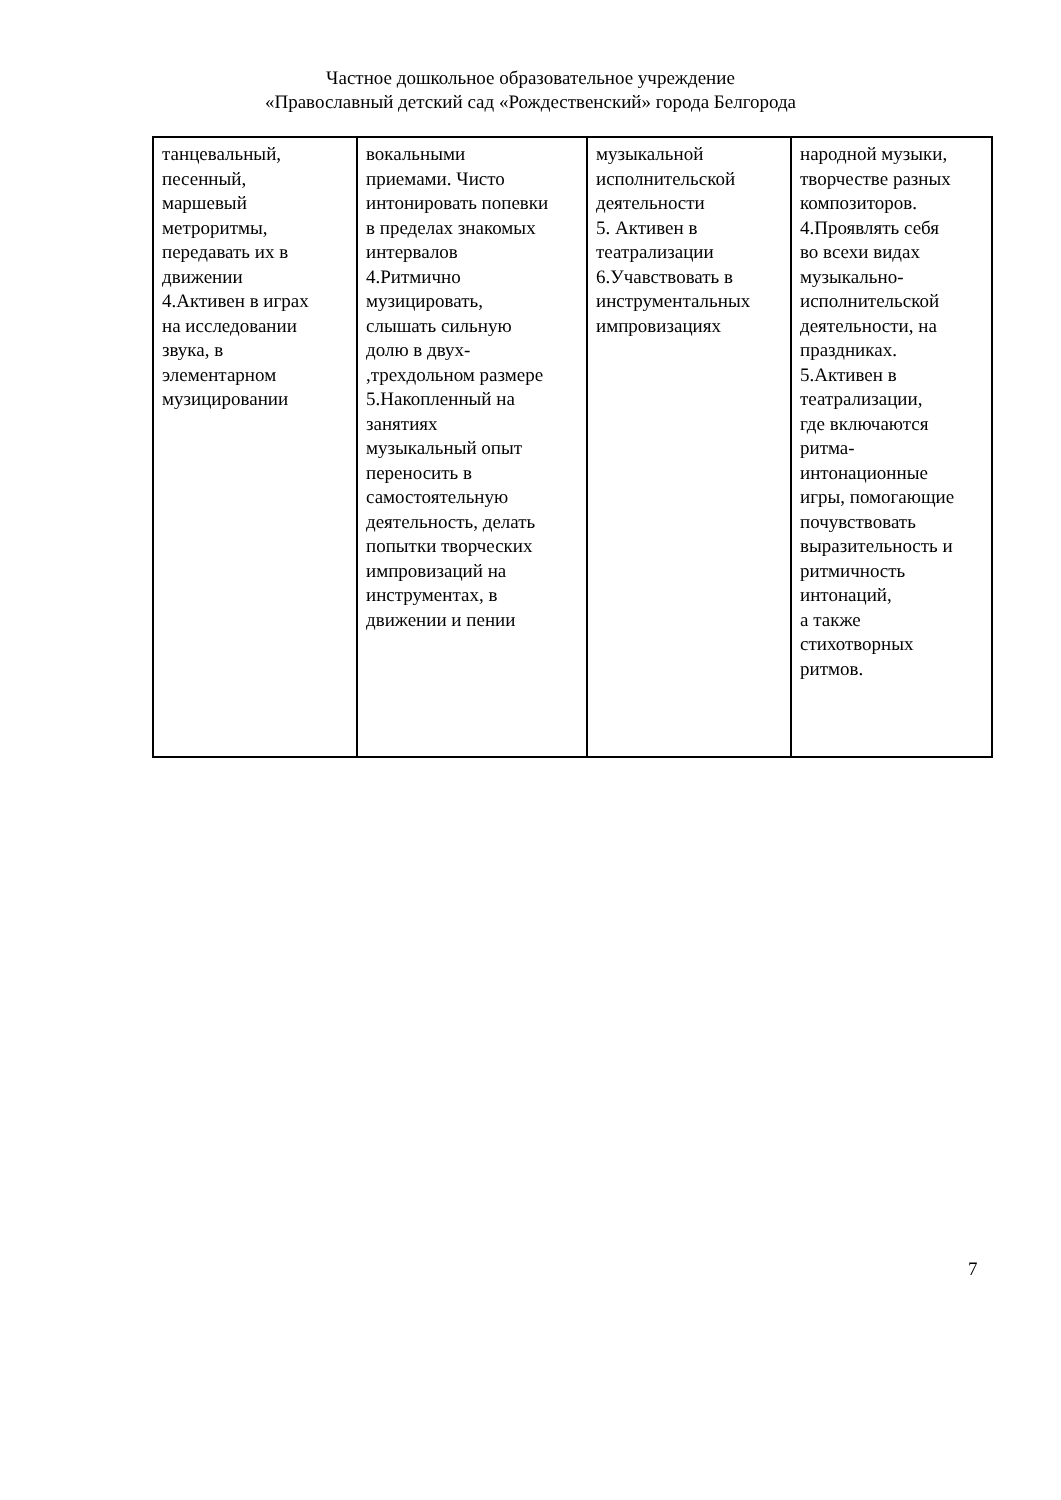Частное дошкольное образовательное учреждение
«Православный детский сад «Рождественский» города Белгорода
| танцевальный, песенный, маршевый метроритмы, передавать их в движении 4.Активен в играх на исследовании звука, в элементарном музицировании | вокальными приемами. Чисто интонировать попевки в пределах знакомых интервалов 4.Ритмично музицировать, слышать сильную долю в двух- ,трехдольном размере 5.Накопленный на занятиях музыкальный опыт переносить в самостоятельную деятельность, делать попытки творческих импровизаций на инструментах, в движении и пении | музыкальной исполнительской деятельности 5. Активен в театрализации 6.Учавствовать в инструментальных импровизациях | народной музыки, творчестве разных композиторов. 4.Проявлять себя во всехи видах музыкально- исполнительской деятельности, на праздниках. 5.Активен в театрализации, где включаются ритма- интонационные игры, помогающие почувствовать выразительность и ритмичность интонаций, а также стихотворных ритмов. |
7